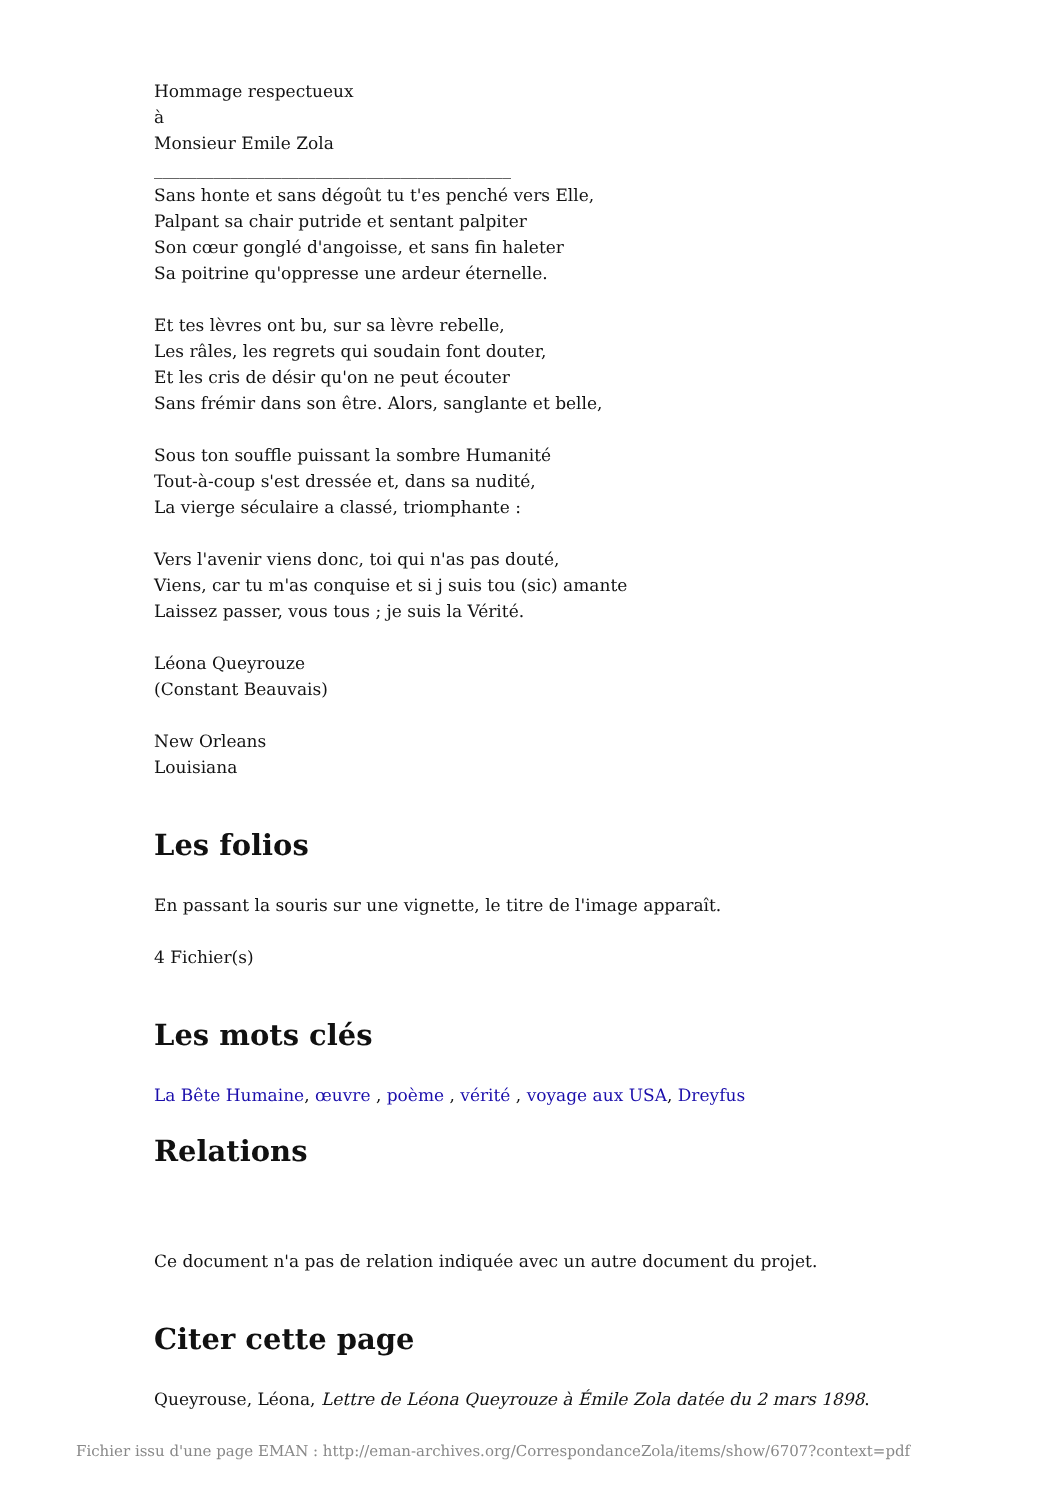Hommage respectueux
à
Monsieur Emile Zola
__________________________________________
Sans honte et sans dégoût tu t'es penché vers Elle,
Palpant sa chair putride et sentant palpiter
Son cœur gonglé d'angoisse, et sans fin haleter
Sa poitrine qu'oppresse une ardeur éternelle.
Et tes lèvres ont bu, sur sa lèvre rebelle,
Les râles, les regrets qui soudain font douter,
Et les cris de désir qu'on ne peut écouter
Sans frémir dans son être. Alors, sanglante et belle,
Sous ton souffle puissant la sombre Humanité
Tout-à-coup s'est dressée et, dans sa nudité,
La vierge séculaire a classé, triomphante :
Vers l'avenir viens donc, toi qui n'as pas douté,
Viens, car tu m'as conquise et si j suis tou (sic) amante
Laissez passer, vous tous ; je suis la Vérité.
Léona Queyrouze
(Constant Beauvais)
New Orleans
Louisiana
Les folios
En passant la souris sur une vignette, le titre de l'image apparaît.
4 Fichier(s)
Les mots clés
La Bête Humaine, œuvre , poème , vérité , voyage aux USA, Dreyfus
Relations
Ce document n'a pas de relation indiquée avec un autre document du projet.
Citer cette page
Queyrouse, Léona, Lettre de Léona Queyrouze à Émile Zola datée du 2 mars 1898.
Fichier issu d'une page EMAN : http://eman-archives.org/CorrespondanceZola/items/show/6707?context=pdf